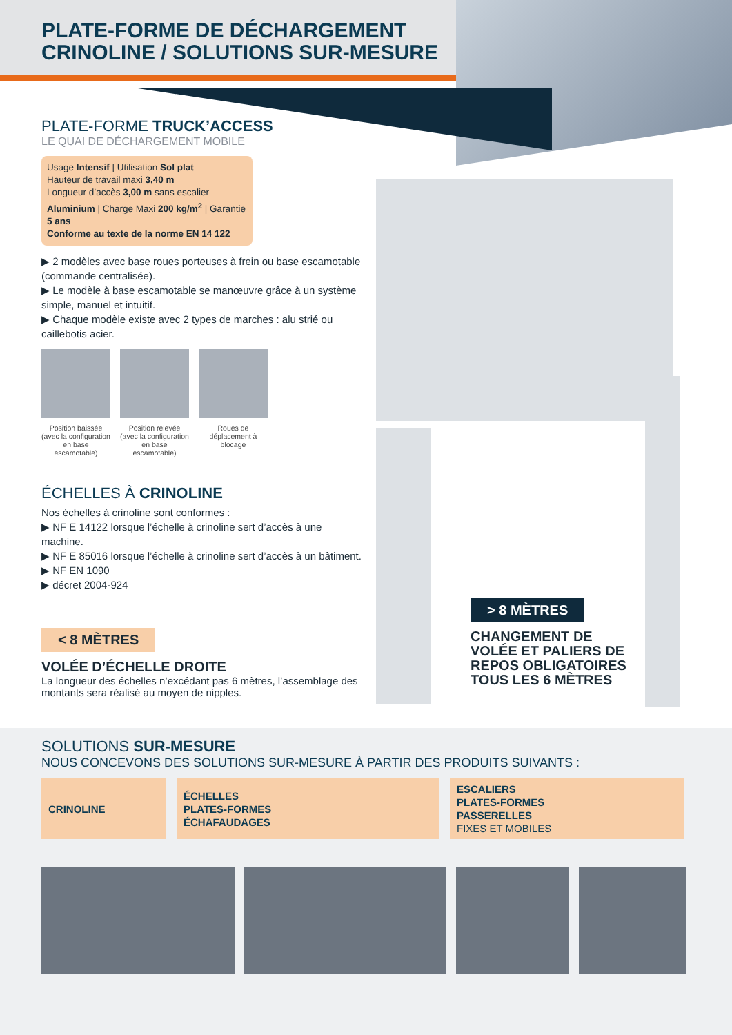PLATE-FORME DE DÉCHARGEMENT
CRINOLINE / SOLUTIONS SUR-MESURE
PLATE-FORME TRUCK’ACCESS
LE QUAI DE DÉCHARGEMENT MOBILE
Usage Intensif | Utilisation Sol plat
Hauteur de travail maxi 3,40 m
Longueur d’accès 3,00 m sans escalier
Aluminium | Charge Maxi 200 kg/m<sup>2</sup> | Garantie 5 ans
Conforme au texte de la norme EN 14 122
▶ 2 modèles avec base roues porteuses à frein ou base escamotable (commande centralisée).
▶ Le modèle à base escamotable se manœuvre grâce à un système simple, manuel et intuitif.
▶ Chaque modèle existe avec 2 types de marches : alu strié ou caillebotis acier.
Position baissée (avec la configuration en base escamotable)
Position relevée (avec la configuration en base escamotable)
Roues de déplacement à blocage
ÉCHELLES À CRINOLINE
Nos échelles à crinoline sont conformes :
▶ NF E 14122 lorsque l’échelle à crinoline sert d’accès à une machine.
▶ NF E 85016 lorsque l’échelle à crinoline sert d’accès à un bâtiment.
▶ NF EN 1090
▶ décret 2004-924
< 8 MÈTRES
VOLÉE D’ÉCHELLE DROITE
La longueur des échelles n’excédant pas 6 mètres, l’assemblage des montants sera réalisé au moyen de nipples.
> 8 MÈTRES
CHANGEMENT DE VOLÉE ET PALIERS DE REPOS OBLIGATOIRES TOUS LES 6 MÈTRES
SOLUTIONS SUR-MESURE
NOUS CONCEVONS DES SOLUTIONS SUR-MESURE À PARTIR DES PRODUITS SUIVANTS :
CRINOLINE ÉCHELLES
PLATES-FORMES
ÉCHAFAUDAGES
ESCALIERS
PLATES-FORMES
PASSERELLES
FIXES ET MOBILES